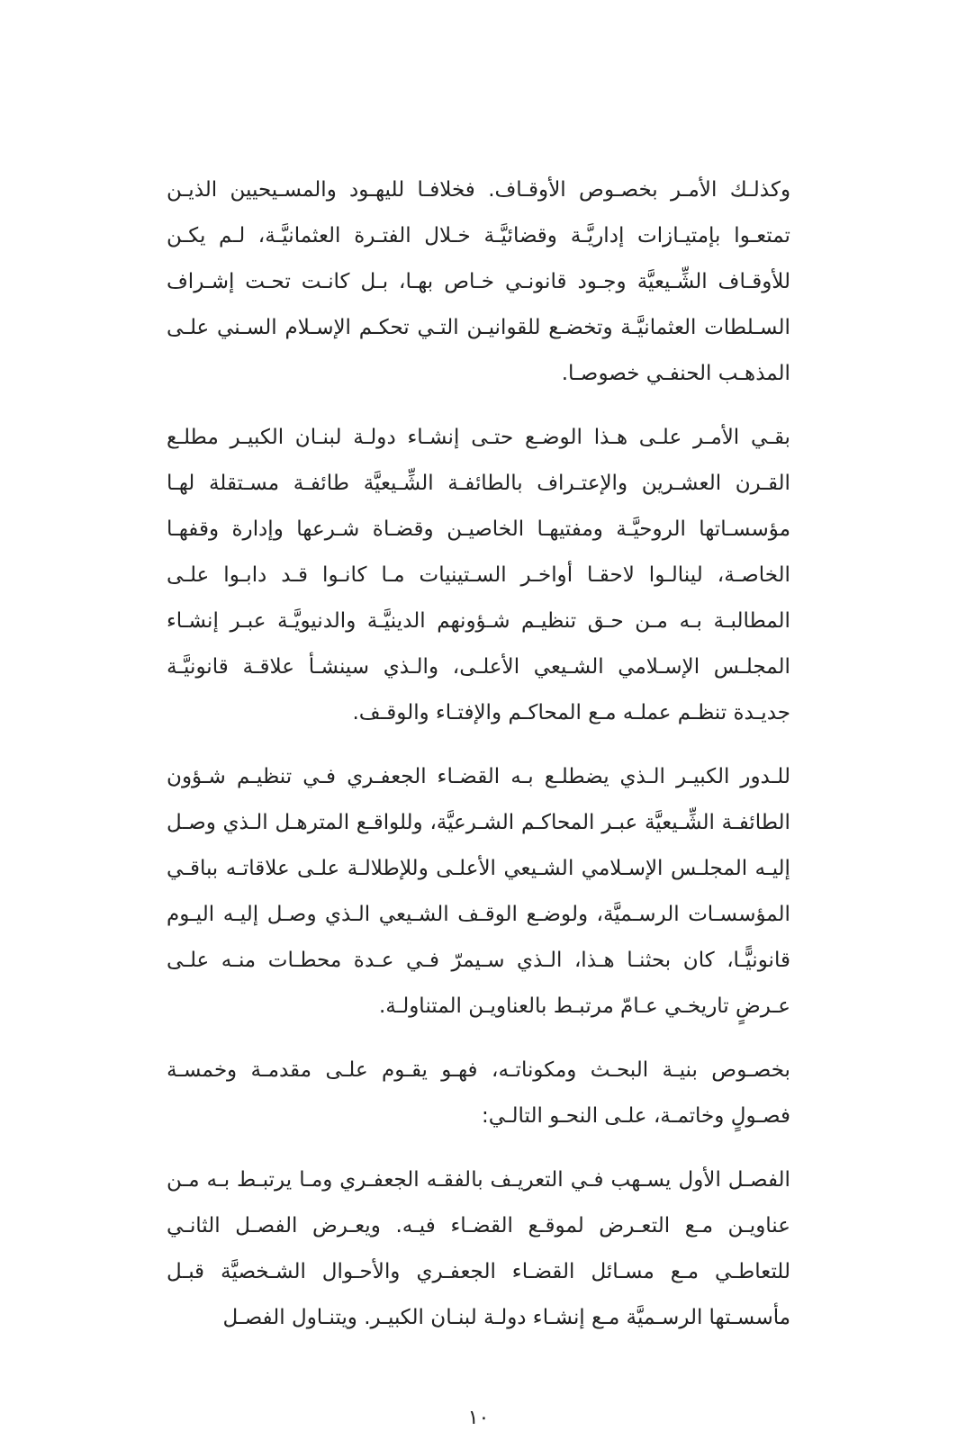وكذلـك الأمـر بخصـوص الأوقـاف. فخلافـا لليهـود والمسـيحيين الذيـن تمتعـوا بإمتيـازات إداريَّـة وقضائيَّـة خـلال الفتـرة العثمانيَّـة، لـم يكـن للأوقـاف الشِّـيعيَّة وجـود قانونـي خـاص بهـا، بـل كانـت تحـت إشـراف السـلطات العثمانيَّـة وتخضـع للقوانيـن التـي تحكـم الإسـلام السـني علـى المذهـب الحنفـي خصوصـا.
بقـي الأمـر علـى هـذا الوضـع حتـى إنشـاء دولـة لبنـان الكبيـر مطلـع القـرن العشـرين والإعتـراف بالطائفـة الشِّـيعيَّة طائفـة مسـتقلة لهـا مؤسسـاتها الروحيَّـة ومفتيهـا الخاصيـن وقضـاة شـرعها وإدارة وقفهـا الخاصـة، لينالـوا لاحقـا أواخـر السـتينيات مـا كانـوا قـد دابـوا علـى المطالبـة بـه مـن حـق تنظيـم شـؤونهم الدينيَّـة والدنيويَّـة عبـر إنشـاء المجلـس الإسـلامي الشـيعي الأعلـى، والـذي سينشـأ علاقـة قانونيَّـة جديـدة تنظـم عملـه مـع المحاكـم والإفتـاء والوقـف.
للـدور الكبيـر الـذي يضطلـع بـه القضـاء الجعفـري فـي تنظيـم شـؤون الطائفـة الشِّـيعيَّة عبـر المحاكـم الشـرعيَّة، وللواقـع المترهـل الـذي وصـل إليـه المجلـس الإسـلامي الشـيعي الأعلـى وللإطلالـة علـى علاقاتـه بباقـي المؤسسـات الرسـميَّة، ولوضـع الوقـف الشـيعي الـذي وصـل إليـه اليـوم قانونيًّـا، كان بحثنـا هـذا، الـذي سـيمرّ فـي عـدة محطـات منـه علـى عـرضٍ تاريخـي عـامّ مرتبـط بالعناويـن المتناولـة.
بخصـوص بنيـة البحـث ومكوناتـه، فهـو يقـوم علـى مقدمـة وخمسـة فصـولٍ وخاتمـة، علـى النحـو التالـي:
الفصـل الأول يسـهب فـي التعريـف بالفقـه الجعفـري ومـا يرتبـط بـه مـن عناويـن مـع التعـرض لموقـع القضـاء فيـه. ويعـرض الفصـل الثانـي للتعاطـي مـع مسـائل القضـاء الجعفـري والأحـوال الشـخصيَّة قبـل مأسسـتها الرسـميَّة مـع إنشـاء دولـة لبنـان الكبيـر. ويتنـاول الفصـل
١٠